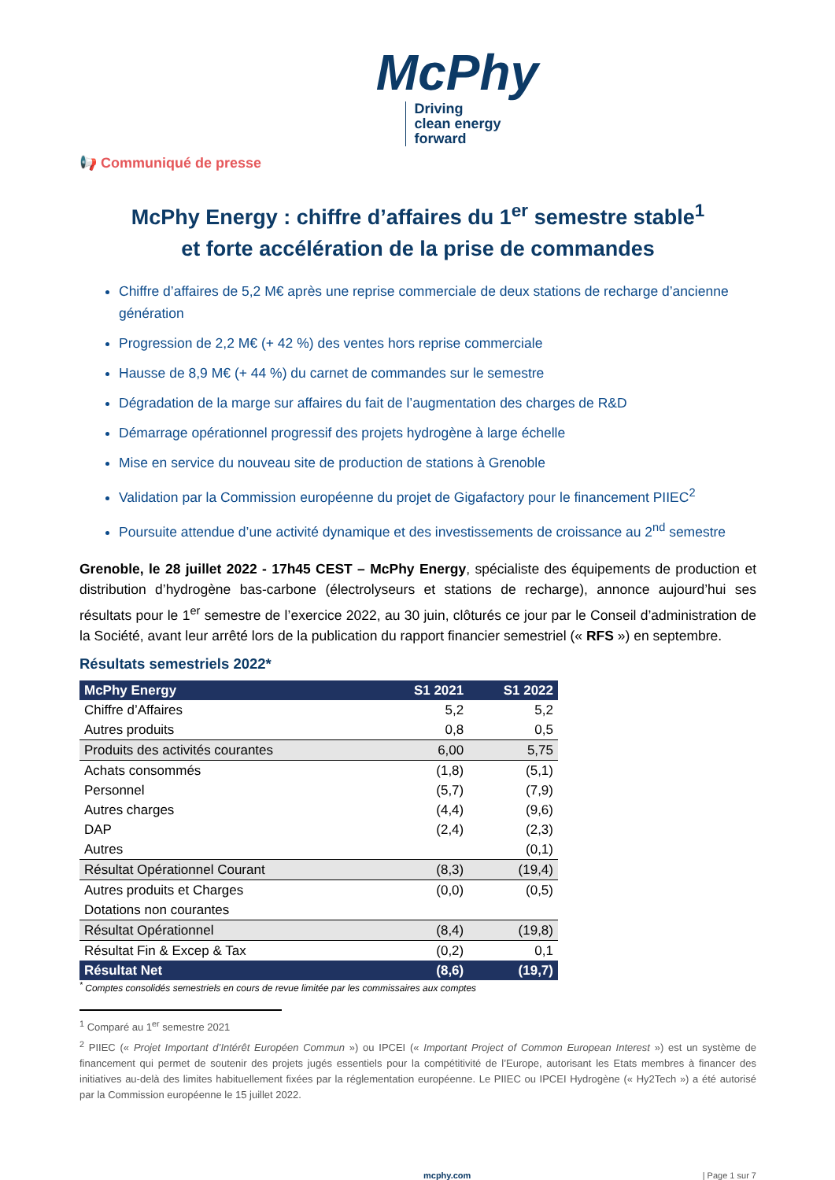McPhy
Driving
clean energy
forward
📢 Communiqué de presse
McPhy Energy : chiffre d’affaires du 1<sup>er</sup> semestre stable<sup>1</sup>
et forte accélération de la prise de commandes
Chiffre d’affaires de 5,2 M€ après une reprise commerciale de deux stations de recharge d’ancienne génération
Progression de 2,2 M€ (+ 42 %) des ventes hors reprise commerciale
Hausse de 8,9 M€ (+ 44 %) du carnet de commandes sur le semestre
Dégradation de la marge sur affaires du fait de l’augmentation des charges de R&D
Démarrage opérationnel progressif des projets hydrogène à large échelle
Mise en service du nouveau site de production de stations à Grenoble
Validation par la Commission européenne du projet de Gigafactory pour le financement PIIEC<sup>2</sup>
Poursuite attendue d’une activité dynamique et des investissements de croissance au 2<sup>nd</sup> semestre
Grenoble, le 28 juillet 2022 - 17h45 CEST – McPhy Energy, spécialiste des équipements de production et distribution d’hydrogène bas-carbone (électrolyseurs et stations de recharge), annonce aujourd’hui ses résultats pour le 1<sup>er</sup> semestre de l’exercice 2022, au 30 juin, clôturés ce jour par le Conseil d’administration de la Société, avant leur arrêté lors de la publication du rapport financier semestriel (« RFS ») en septembre.
Résultats semestriels 2022*
| McPhy Energy | S1 2021 | S1 2022 |
| --- | --- | --- |
| Chiffre d’Affaires | 5,2 | 5,2 |
| Autres produits | 0,8 | 0,5 |
| Produits des activités courantes | 6,00 | 5,75 |
| Achats consommés | (1,8) | (5,1) |
| Personnel | (5,7) | (7,9) |
| Autres charges | (4,4) | (9,6) |
| DAP | (2,4) | (2,3) |
| Autres | | (0,1) |
| Résultat Opérationnel Courant | (8,3) | (19,4) |
| Autres produits et Charges | (0,0) | (0,5) |
| Dotations non courantes | | |
| Résultat Opérationnel | (8,4) | (19,8) |
| Résultat Fin & Excep & Tax | (0,2) | 0,1 |
| Résultat Net | (8,6) | (19,7) |
<sup>*</sup> Comptes consolidés semestriels en cours de revue limitée par les commissaires aux comptes
<sup>1</sup> Comparé au 1<sup>er</sup> semestre 2021
<sup>2</sup> PIIEC (« Projet Important d’Intérêt Européen Commun ») ou IPCEI (« Important Project of Common European Interest ») est un système de financement qui permet de soutenir des projets jugés essentiels pour la compétitivité de l’Europe, autorisant les Etats membres à financer des initiatives au-delà des limites habituellement fixées par la réglementation européenne. Le PIIEC ou IPCEI Hydrogène (« Hy2Tech ») a été autorisé par la Commission européenne le 15 juillet 2022.
mcphy.com | Page 1 sur 7